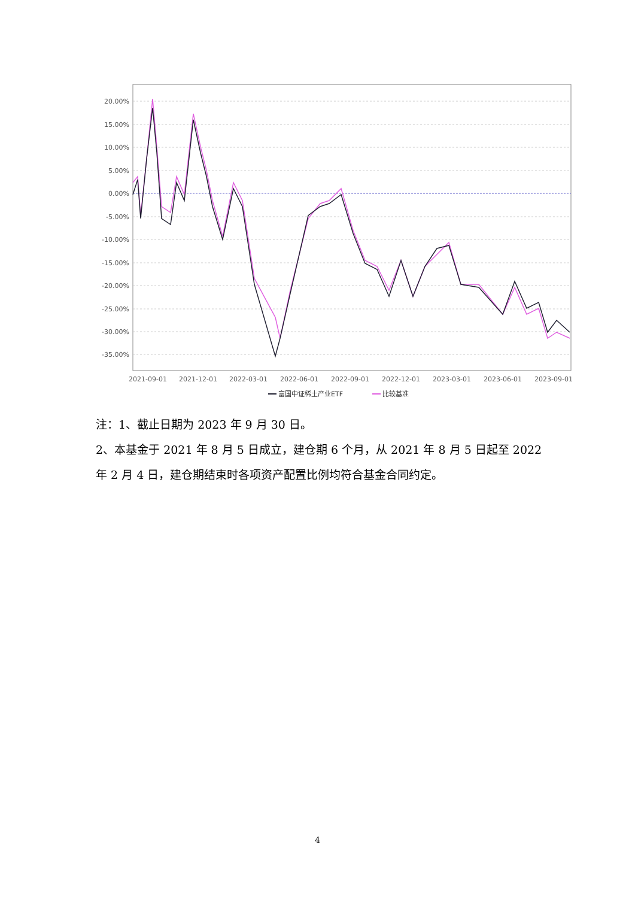20.00%
15.00%
10.00%
5.00%
0.00%
-5.00%
-10.00%
-15.00%
-20.00%
-25.00%
-30.00%
-35.00%
2021-09-01
2021-12-01
2022-03-01
2022-06-01
2022-09-01
2022-12-01
2023-03-01
2023-06-01
2023-09-01
富国中证稀土产业ETF
比较基准
注：1、截止日期为 2023 年 9 月 30 日。
2、本基金于 2021 年 8 月 5 日成立，建仓期 6 个月，从 2021 年 8 月 5 日起至 2022 年 2 月 4 日，建仓期结束时各项资产配置比例均符合基金合同约定。
4